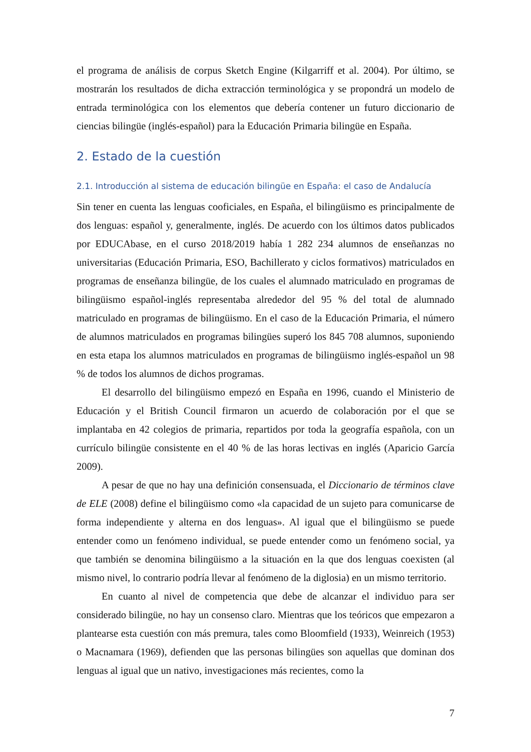el programa de análisis de corpus Sketch Engine (Kilgarriff et al. 2004). Por último, se mostrarán los resultados de dicha extracción terminológica y se propondrá un modelo de entrada terminológica con los elementos que debería contener un futuro diccionario de ciencias bilingüe (inglés-español) para la Educación Primaria bilingüe en España.
2. Estado de la cuestión
2.1. Introducción al sistema de educación bilingüe en España: el caso de Andalucía
Sin tener en cuenta las lenguas cooficiales, en España, el bilingüismo es principalmente de dos lenguas: español y, generalmente, inglés. De acuerdo con los últimos datos publicados por EDUCAbase, en el curso 2018/2019 había 1 282 234 alumnos de enseñanzas no universitarias (Educación Primaria, ESO, Bachillerato y ciclos formativos) matriculados en programas de enseñanza bilingüe, de los cuales el alumnado matriculado en programas de bilingüismo español-inglés representaba alrededor del 95 % del total de alumnado matriculado en programas de bilingüismo. En el caso de la Educación Primaria, el número de alumnos matriculados en programas bilingües superó los 845 708 alumnos, suponiendo en esta etapa los alumnos matriculados en programas de bilingüismo inglés-español un 98 % de todos los alumnos de dichos programas.
El desarrollo del bilingüismo empezó en España en 1996, cuando el Ministerio de Educación y el British Council firmaron un acuerdo de colaboración por el que se implantaba en 42 colegios de primaria, repartidos por toda la geografía española, con un currículo bilingüe consistente en el 40 % de las horas lectivas en inglés (Aparicio García 2009).
A pesar de que no hay una definición consensuada, el Diccionario de términos clave de ELE (2008) define el bilingüismo como «la capacidad de un sujeto para comunicarse de forma independiente y alterna en dos lenguas». Al igual que el bilingüismo se puede entender como un fenómeno individual, se puede entender como un fenómeno social, ya que también se denomina bilingüismo a la situación en la que dos lenguas coexisten (al mismo nivel, lo contrario podría llevar al fenómeno de la diglosia) en un mismo territorio.
En cuanto al nivel de competencia que debe de alcanzar el individuo para ser considerado bilingüe, no hay un consenso claro. Mientras que los teóricos que empezaron a plantearse esta cuestión con más premura, tales como Bloomfield (1933), Weinreich (1953) o Macnamara (1969), defienden que las personas bilingües son aquellas que dominan dos lenguas al igual que un nativo, investigaciones más recientes, como la
7